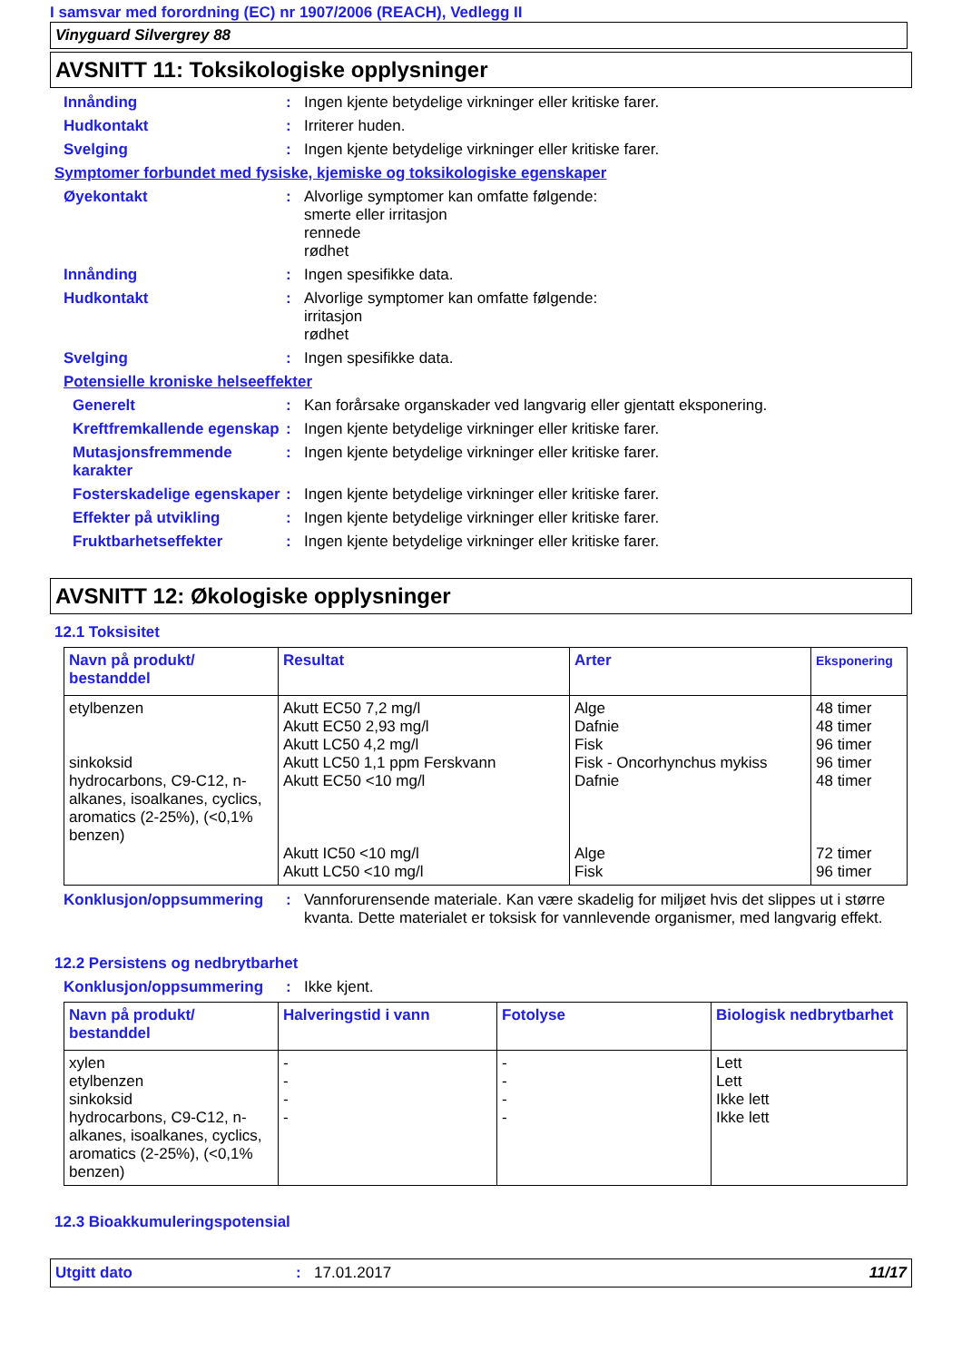I samsvar med forordning (EC) nr 1907/2006 (REACH), Vedlegg II
Vinyguard Silvergrey 88
AVSNITT 11: Toksikologiske opplysninger
Innånding : Ingen kjente betydelige virkninger eller kritiske farer.
Hudkontakt : Irriterer huden.
Svelging : Ingen kjente betydelige virkninger eller kritiske farer.
Symptomer forbundet med fysiske, kjemiske og toksikologiske egenskaper
Øyekontakt : Alvorlige symptomer kan omfatte følgende:
smerte eller irritasjon
rennede
rødhet
Innånding : Ingen spesifikke data.
Hudkontakt : Alvorlige symptomer kan omfatte følgende:
irritasjon
rødhet
Svelging : Ingen spesifikke data.
Potensielle kroniske helseeffekter
Generelt : Kan forårsake organskader ved langvarig eller gjentatt eksponering.
Kreftfremkallende egenskap
: Ingen kjente betydelige virkninger eller kritiske farer.
Mutasjonsfremmende karakter
: Ingen kjente betydelige virkninger eller kritiske farer.
Fosterskadelige egenskaper
: Ingen kjente betydelige virkninger eller kritiske farer.
Effekter på utvikling : Ingen kjente betydelige virkninger eller kritiske farer.
Fruktbarhetseffekter : Ingen kjente betydelige virkninger eller kritiske farer.
AVSNITT 12: Økologiske opplysninger
12.1 Toksisitet
| Navn på produkt/ bestanddel | Resultat | Arter | Eksponering |
| --- | --- | --- | --- |
| etylbenzen sinkoksid hydrocarbons, C9-C12, n-alkanes, isoalkanes, cyclics, aromatics (2-25%), (<0,1% benzen) | Akutt EC50 7,2 mg/l Akutt EC50 2,93 mg/l Akutt LC50 4,2 mg/l Akutt LC50 1,1 ppm Ferskvann Akutt EC50 <10 mg/l Akutt IC50 <10 mg/l Akutt LC50 <10 mg/l | Alge Dafnie Fisk Fisk - Oncorhynchus mykiss Dafnie Alge Fisk | 48 timer 48 timer 96 timer 96 timer 48 timer 72 timer 96 timer |
Konklusjon/oppsummering : Vannforurensende materiale. Kan være skadelig for miljøet hvis det slippes ut i større kvanta. Dette materialet er toksisk for vannlevende organismer, med langvarig effekt.
12.2 Persistens og nedbrytbarhet
Konklusjon/oppsummering : Ikke kjent.
| Navn på produkt/ bestanddel | Halveringstid i vann | Fotolyse | Biologisk nedbrytbarhet |
| --- | --- | --- | --- |
| xylen etylbenzen sinkoksid hydrocarbons, C9-C12, n-alkanes, isoalkanes, cyclics, aromatics (2-25%), (<0,1% benzen) | - - - - | - - - - | Lett Lett Ikke lett Ikke lett |
12.3 Bioakkumuleringspotensial
Utgitt dato: 17.01.2017 11/17